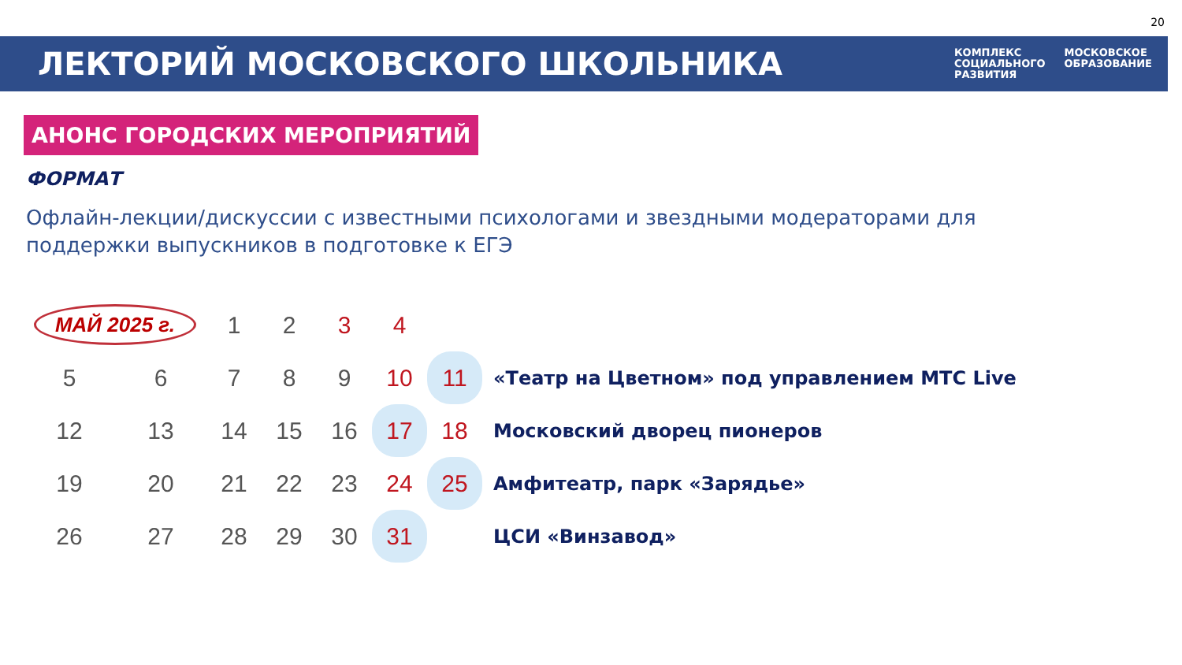20
ЛЕКТОРИЙ МОСКОВСКОГО ШКОЛЬНИКА
КОМПЛЕКС
СОЦИАЛЬНОГО
РАЗВИТИЯ
МОСКОВСКОЕ
ОБРАЗОВАНИЕ
АНОНС ГОРОДСКИХ МЕРОПРИЯТИЙ
ФОРМАТ
Офлайн-лекции/дискуссии с известными психологами и звездными модераторами для поддержки выпускников в подготовке к ЕГЭ
| МАЙ 2025 г. | | 1 | 2 | 3 | 4 | | |
| 5 | 6 | 7 | 8 | 9 | 10 | 11 | «Театр на Цветном» под управлением МТС Live |
| 12 | 13 | 14 | 15 | 16 | 17 | 18 | Московский дворец пионеров |
| 19 | 20 | 21 | 22 | 23 | 24 | 25 | Амфитеатр, парк «Зарядье» |
| 26 | 27 | 28 | 29 | 30 | 31 | | ЦСИ «Винзавод» |